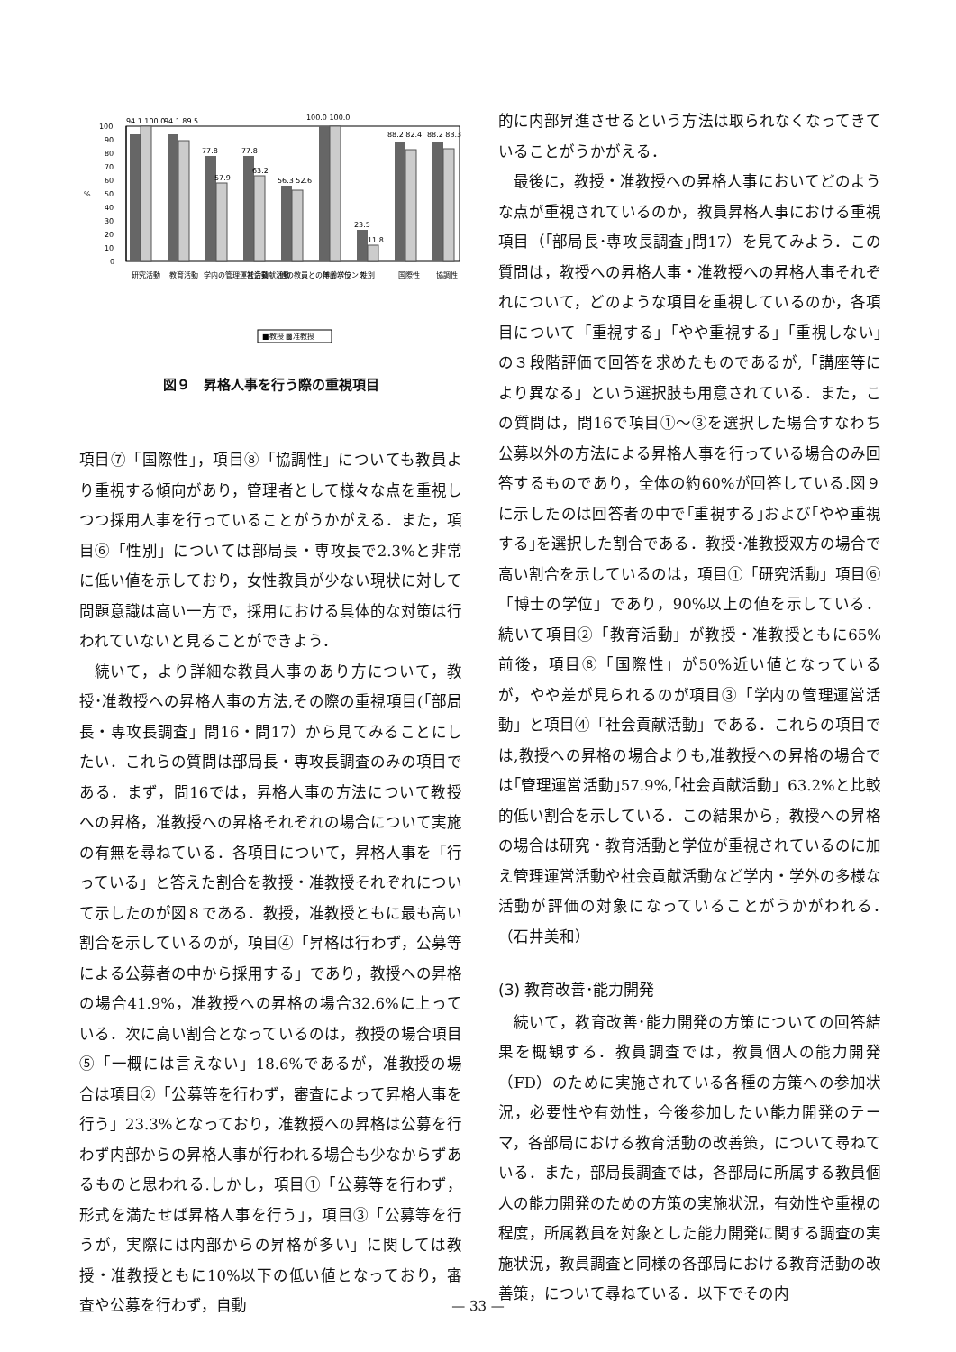%
100
90
80
70
60
50
40
30
20
10
0
94.1 100.0
94.1 89.5
77.8
77.8
57.9
63.2
56.3 52.6
100.0 100.0
23.5
11.8
88.2 82.4
88.2 83.3
研究活動
教育活動
学内の管理運営活動
社会貢献活動
他の教員との年齢バランス
博士学位
性別
国際性
協調性
■教授 ▩准教授
図９　昇格人事を行う際の重視項目
項目⑦「国際性」，項目⑧「協調性」についても教員より重視する傾向があり，管理者として様々な点を重視しつつ採用人事を行っていることがうかがえる．また，項目⑥「性別」については部局長・専攻長で2.3%と非常に低い値を示しており，女性教員が少ない現状に対して問題意識は高い一方で，採用における具体的な対策は行われていないと見ることができよう．
続いて，より詳細な教員人事のあり方について，教授･准教授への昇格人事の方法,その際の重視項目(「部局長・専攻長調査」問16・問17）から見てみることにしたい．これらの質問は部局長・専攻長調査のみの項目である．まず，問16では，昇格人事の方法について教授への昇格，准教授への昇格それぞれの場合について実施の有無を尋ねている．各項目について，昇格人事を「行っている」と答えた割合を教授・准教授それぞれについて示したのが図８である．教授，准教授ともに最も高い割合を示しているのが，項目④「昇格は行わず，公募等による公募者の中から採用する」であり，教授への昇格の場合41.9%，准教授への昇格の場合32.6%に上っている．次に高い割合となっているのは，教授の場合項目⑤「一概には言えない」18.6%であるが，准教授の場合は項目②「公募等を行わず，審査によって昇格人事を行う」23.3%となっており，准教授への昇格は公募を行わず内部からの昇格人事が行われる場合も少なからずあるものと思われる.しかし，項目①「公募等を行わず，形式を満たせば昇格人事を行う」，項目③「公募等を行うが，実際には内部からの昇格が多い」に関しては教授・准教授ともに10%以下の低い値となっており，審査や公募を行わず，自動
的に内部昇進させるという方法は取られなくなってきていることがうかがえる．
最後に，教授・准教授への昇格人事においてどのような点が重視されているのか，教員昇格人事における重視項目（｢部局長･専攻長調査｣問17）を見てみよう．この質問は，教授への昇格人事・准教授への昇格人事それぞれについて，どのような項目を重視しているのか，各項目について「重視する」「やや重視する」「重視しない｣の３段階評価で回答を求めたものであるが,「講座等により異なる」という選択肢も用意されている．また，この質問は，問16で項目①～③を選択した場合すなわち公募以外の方法による昇格人事を行っている場合のみ回答するものであり，全体の約60%が回答している.図９に示したのは回答者の中で｢重視する｣および｢やや重視する｣を選択した割合である．教授･准教授双方の場合で高い割合を示しているのは，項目①「研究活動」項目⑥「博士の学位」であり，90%以上の値を示している．続いて項目②「教育活動」が教授・准教授ともに65%前後，項目⑧「国際性」が50%近い値となっているが，やや差が見られるのが項目③「学内の管理運営活動」と項目④「社会貢献活動」である．これらの項目では,教授への昇格の場合よりも,准教授への昇格の場合では｢管理運営活動｣57.9%,｢社会貢献活動」63.2%と比較的低い割合を示している．この結果から，教授への昇格の場合は研究・教育活動と学位が重視されているのに加え管理運営活動や社会貢献活動など学内・学外の多様な活動が評価の対象になっていることがうかがわれる．　　　　（石井美和）
(3) 教育改善･能力開発
続いて，教育改善･能力開発の方策についての回答結果を概観する．教員調査では，教員個人の能力開発（FD）のために実施されている各種の方策への参加状況，必要性や有効性，今後参加したい能力開発のテーマ，各部局における教育活動の改善策，について尋ねている．また，部局長調査では，各部局に所属する教員個人の能力開発のための方策の実施状況，有効性や重視の程度，所属教員を対象とした能力開発に関する調査の実施状況，教員調査と同様の各部局における教育活動の改善策，について尋ねている．以下でその内
— 33 —